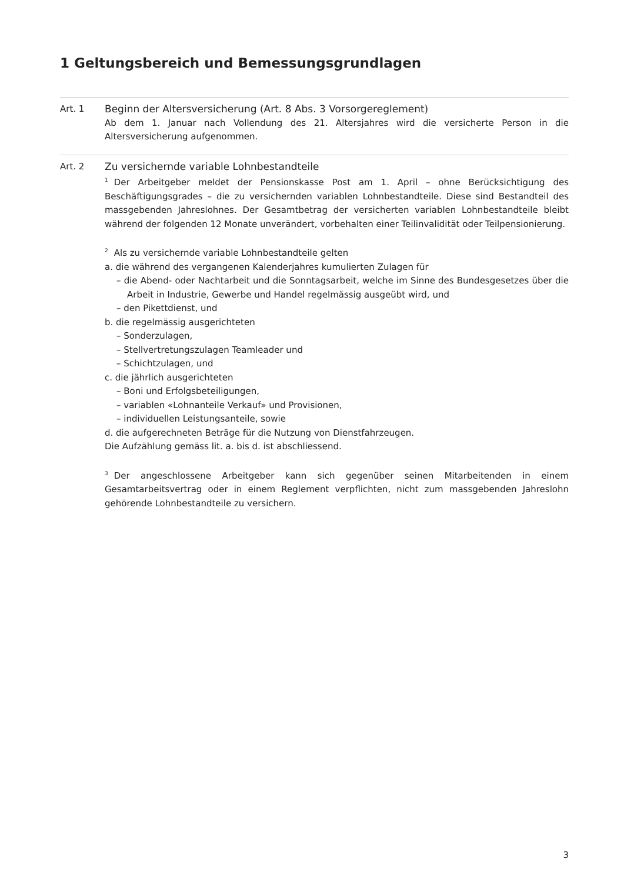1 Geltungsbereich und Bemessungsgrundlagen
Art. 1 Beginn der Altersversicherung (Art. 8 Abs. 3 Vorsorgereglement)
Ab dem 1. Januar nach Vollendung des 21. Altersjahres wird die versicherte Person in die Altersversicherung aufgenommen.
Art. 2 Zu versichernde variable Lohnbestandteile
<sup>1</sup> Der Arbeitgeber meldet der Pensionskasse Post am 1. April – ohne Berücksichtigung des Beschäftigungsgrades – die zu versichernden variablen Lohnbestandteile. Diese sind Bestandteil des massgebenden Jahreslohnes. Der Gesamtbetrag der versicherten variablen Lohnbestandteile bleibt während der folgenden 12 Monate unverändert, vorbehalten einer Teilinvalidität oder Teilpensionierung.
<sup>2</sup> Als zu versichernde variable Lohnbestandteile gelten
a. die während des vergangenen Kalenderjahres kumulierten Zulagen für
– die Abend- oder Nachtarbeit und die Sonntagsarbeit, welche im Sinne des Bundesgesetzes über die Arbeit in Industrie, Gewerbe und Handel regelmässig ausgeübt wird, und
– den Pikettdienst, und
b. die regelmässig ausgerichteten
– Sonderzulagen,
– Stellvertretungszulagen Teamleader und
– Schichtzulagen, und
c. die jährlich ausgerichteten
– Boni und Erfolgsbeteiligungen,
– variablen «Lohnanteile Verkauf» und Provisionen,
– individuellen Leistungsanteile, sowie
d. die aufgerechneten Beträge für die Nutzung von Dienstfahrzeugen.
Die Aufzählung gemäss lit. a. bis d. ist abschliessend.
<sup>3</sup> Der angeschlossene Arbeitgeber kann sich gegenüber seinen Mitarbeitenden in einem Gesamtarbeitsvertrag oder in einem Reglement verpflichten, nicht zum massgebenden Jahreslohn gehörende Lohnbestandteile zu versichern.
3